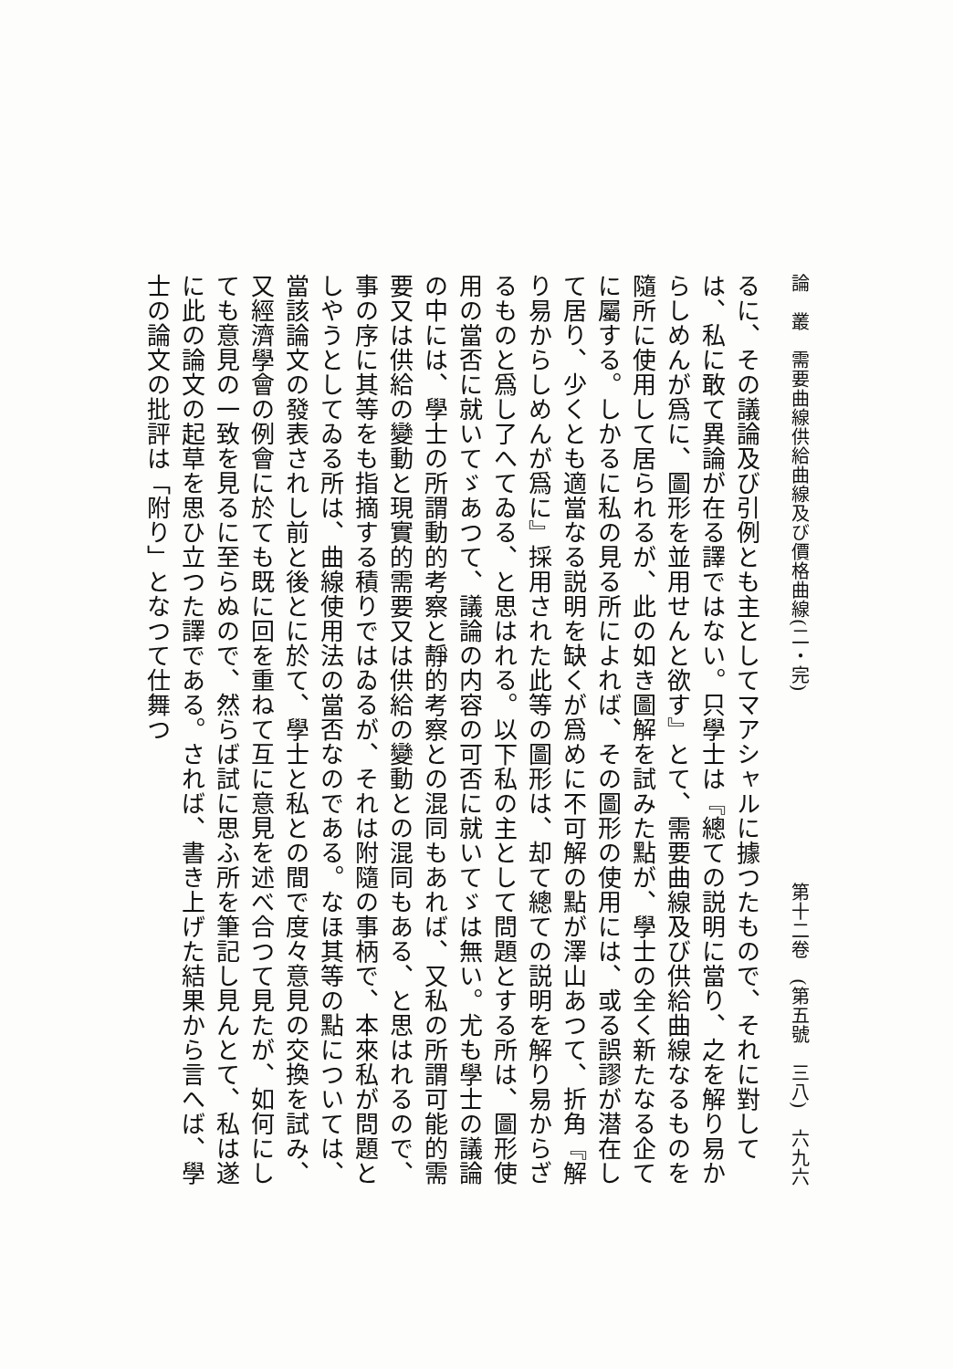論　叢　需要曲線供給曲線及び價格曲線(二・完) 第十二卷　(第五號　三八)　六九六
るに、その議論及び引例とも主としてマアシャルに據つたもので、それに對しては、私に敢て異論が在る譯ではない。只學士は『總ての説明に當り、之を解り易からしめんが爲に、圖形を並用せんと欲す』とて、需要曲線及び供給曲線なるものを隨所に使用して居られるが、此の如き圖解を試みた點が、學士の全く新たなる企てに屬する。しかるに私の見る所によれば、その圖形の使用には、或る誤謬が潜在して居り、少くとも適當なる説明を缺くが爲めに不可解の點が澤山あつて、折角『解り易からしめんが爲に』採用された此等の圖形は、却て總ての説明を解り易からざるものと爲し了へてゐる、と思はれる。以下私の主として問題とする所は、圖形使用の當否に就いてゞあつて、議論の内容の可否に就いてゞは無い。尤も學士の議論の中には、學士の所謂動的考察と靜的考察との混同もあれば、又私の所謂可能的需要又は供給の變動と現實的需要又は供給の變動との混同もある、と思はれるので、事の序に其等をも指摘する積りではゐるが、それは附隨の事柄で、本來私が問題としやうとしてゐる所は、曲線使用法の當否なのである。なほ其等の點については、當該論文の發表されし前と後とに於て、學士と私との間で度々意見の交換を試み、又經濟學會の例會に於ても既に回を重ねて互に意見を述べ合つて見たが、如何にしても意見の一致を見るに至らぬので、然らば試に思ふ所を筆記し見んとて、私は遂に此の論文の起草を思ひ立つた譯である。されば、書き上げた結果から言へば、學士の論文の批評は「附り」となつて仕舞つ